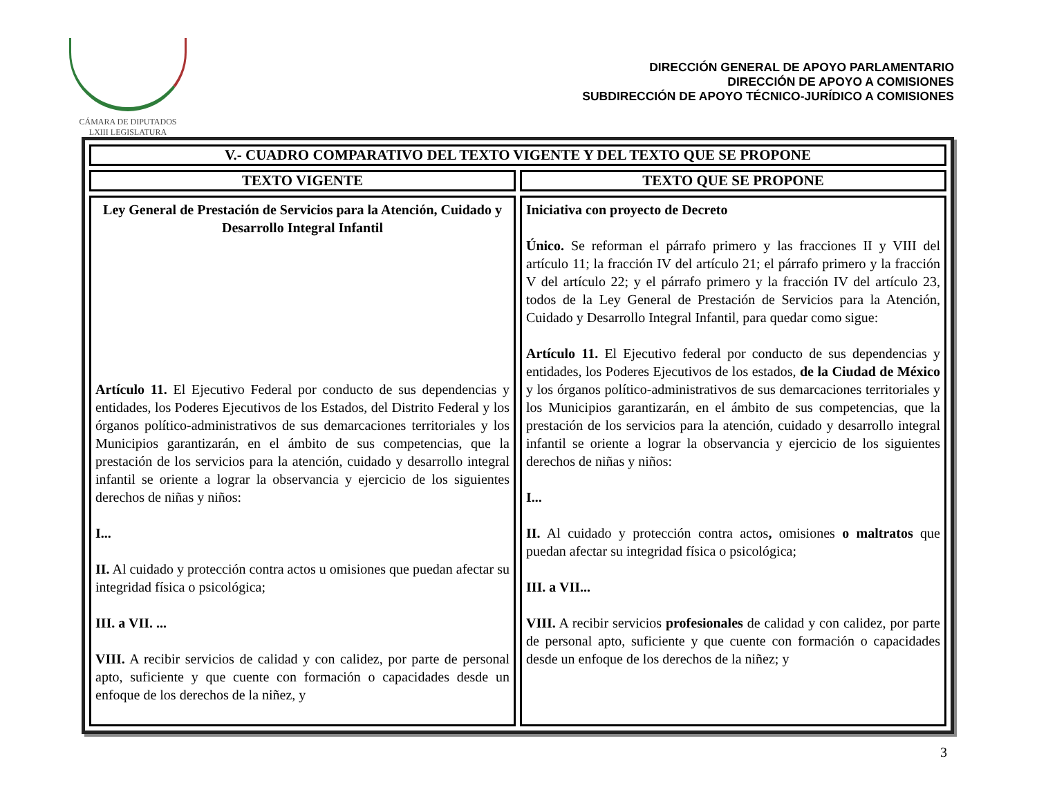CÁMARA DE DIPUTADOS
LXIII LEGISLATURA
DIRECCIÓN GENERAL DE APOYO PARLAMENTARIO
DIRECCIÓN DE APOYO A COMISIONES
SUBDIRECCIÓN DE APOYO TÉCNICO-JURÍDICO A COMISIONES
| V.- CUADRO COMPARATIVO DEL TEXTO VIGENTE Y DEL TEXTO QUE SE PROPONE | |
| --- | --- |
| TEXTO VIGENTE | TEXTO QUE SE PROPONE |
| Ley General de Prestación de Servicios para la Atención, Cuidado y Desarrollo Integral Infantil Artículo 11. El Ejecutivo Federal por conducto de sus dependencias y entidades, los Poderes Ejecutivos de los Estados, del Distrito Federal y los órganos político-administrativos de sus demarcaciones territoriales y los Municipios garantizarán, en el ámbito de sus competencias, que la prestación de los servicios para la atención, cuidado y desarrollo integral infantil se oriente a lograr la observancia y ejercicio de los siguientes derechos de niñas y niños: I... II. Al cuidado y protección contra actos u omisiones que puedan afectar su integridad física o psicológica; III. a VII. ... VIII. A recibir servicios de calidad y con calidez, por parte de personal apto, suficiente y que cuente con formación o capacidades desde un enfoque de los derechos de la niñez, y | Iniciativa con proyecto de Decreto Único. Se reforman el párrafo primero y las fracciones II y VIII del artículo 11; la fracción IV del artículo 21; el párrafo primero y la fracción V del artículo 22; y el párrafo primero y la fracción IV del artículo 23, todos de la Ley General de Prestación de Servicios para la Atención, Cuidado y Desarrollo Integral Infantil, para quedar como sigue: Artículo 11. El Ejecutivo federal por conducto de sus dependencias y entidades, los Poderes Ejecutivos de los estados, de la Ciudad de México y los órganos político-administrativos de sus demarcaciones territoriales y los Municipios garantizarán, en el ámbito de sus competencias, que la prestación de los servicios para la atención, cuidado y desarrollo integral infantil se oriente a lograr la observancia y ejercicio de los siguientes derechos de niñas y niños: I... II. Al cuidado y protección contra actos , omisiones o maltratos que puedan afectar su integridad física o psicológica; III. a VII... VIII. A recibir servicios profesionales de calidad y con calidez, por parte de personal apto, suficiente y que cuente con formación o capacidades desde un enfoque de los derechos de la niñez; y |
3